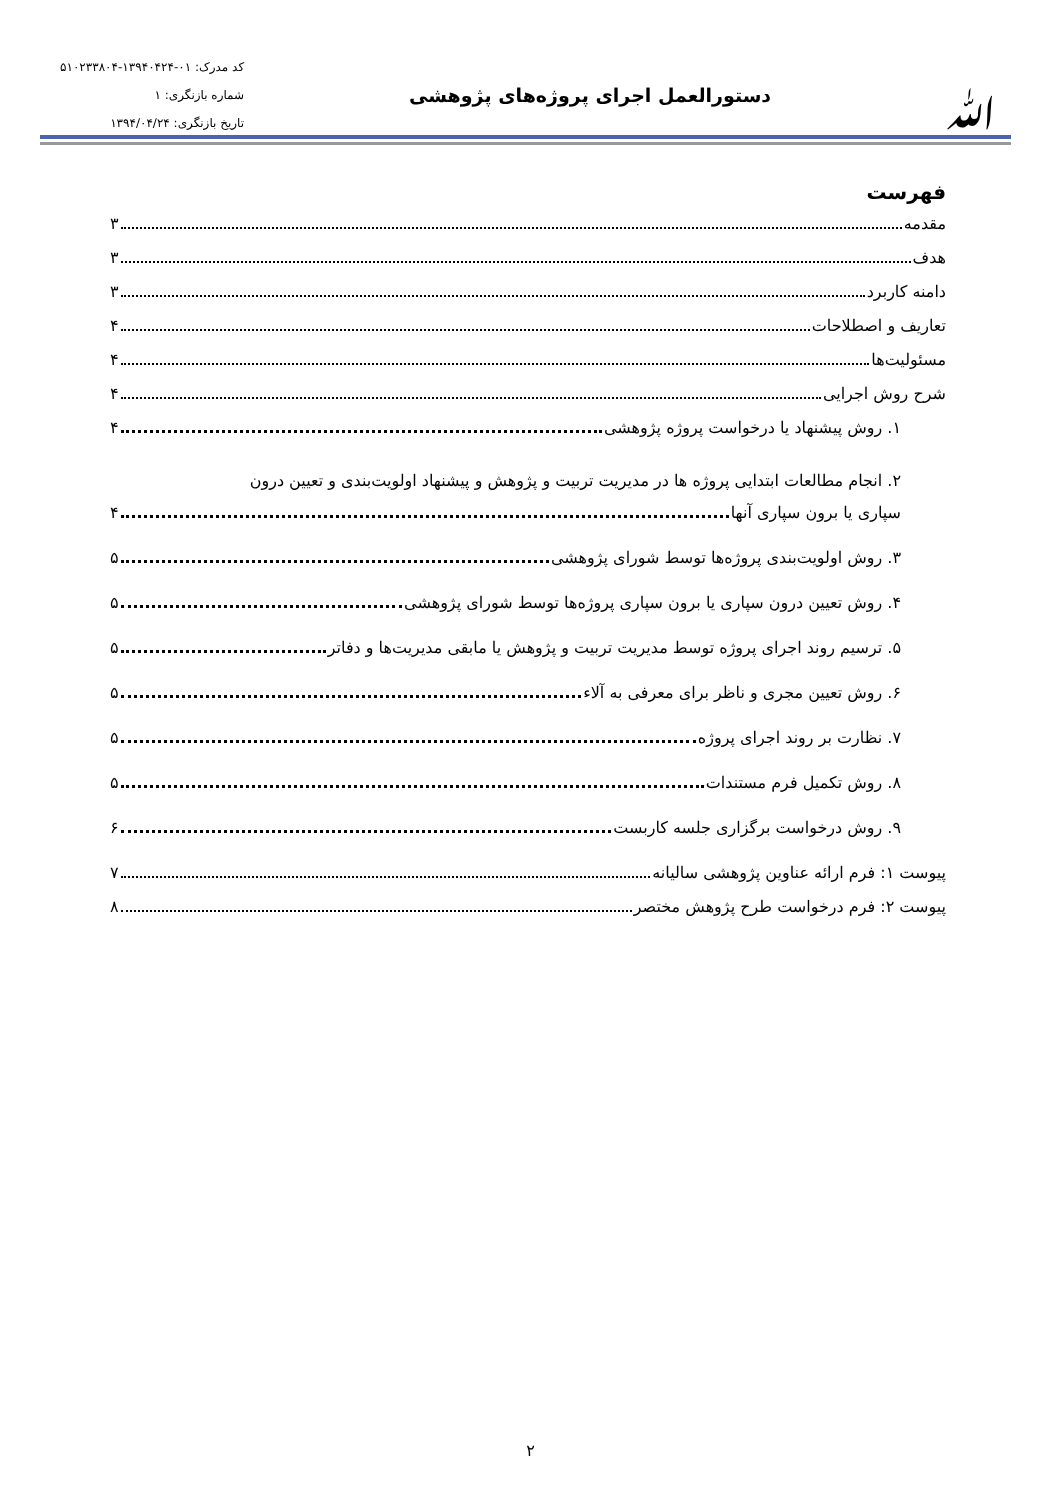ﷲ
دستورالعمل اجرای پروژه‌های پژوهشی
کد مدرک: ۰۱-۱۳۹۴۰۴۲۴-۵۱۰۲۳۳۸۰۴
شماره بازنگری: ۱
تاریخ بازنگری: ۱۳۹۴/۰۴/۲۴
فهرست
مقدمه ۳
هدف ۳
دامنه کاربرد ۳
تعاریف و اصطلاحات ۴
مسئولیت‌ها ۴
شرح روش اجرایی ۴
۱. روش پیشنهاد یا درخواست پروژه پژوهشی ۴
۲. انجام مطالعات ابتدایی پروژه ها در مدیریت تربیت و پژوهش و پیشنهاد اولویت‌بندی و تعیین درون
سپاری یا برون سپاری آنها ۴
۳. روش اولویت‌بندی پروژه‌ها توسط شورای پژوهشی ۵
۴. روش تعیین درون سپاری یا برون سپاری پروژه‌ها توسط شورای پژوهشی ۵
۵. ترسیم روند اجرای پروژه توسط مدیریت تربیت و پژوهش یا مابقی مدیریت‌ها و دفاتر ۵
۶. روش تعیین مجری و ناظر برای معرفی به آلاء ۵
۷. نظارت بر روند اجرای پروژه ۵
۸. روش تکمیل فرم مستندات ۵
۹. روش درخواست برگزاری جلسه کاربست ۶
پیوست ۱: فرم ارائه عناوین پژوهشی سالیانه ۷
پیوست ۲: فرم درخواست طرح پژوهش مختصر ۸
۲